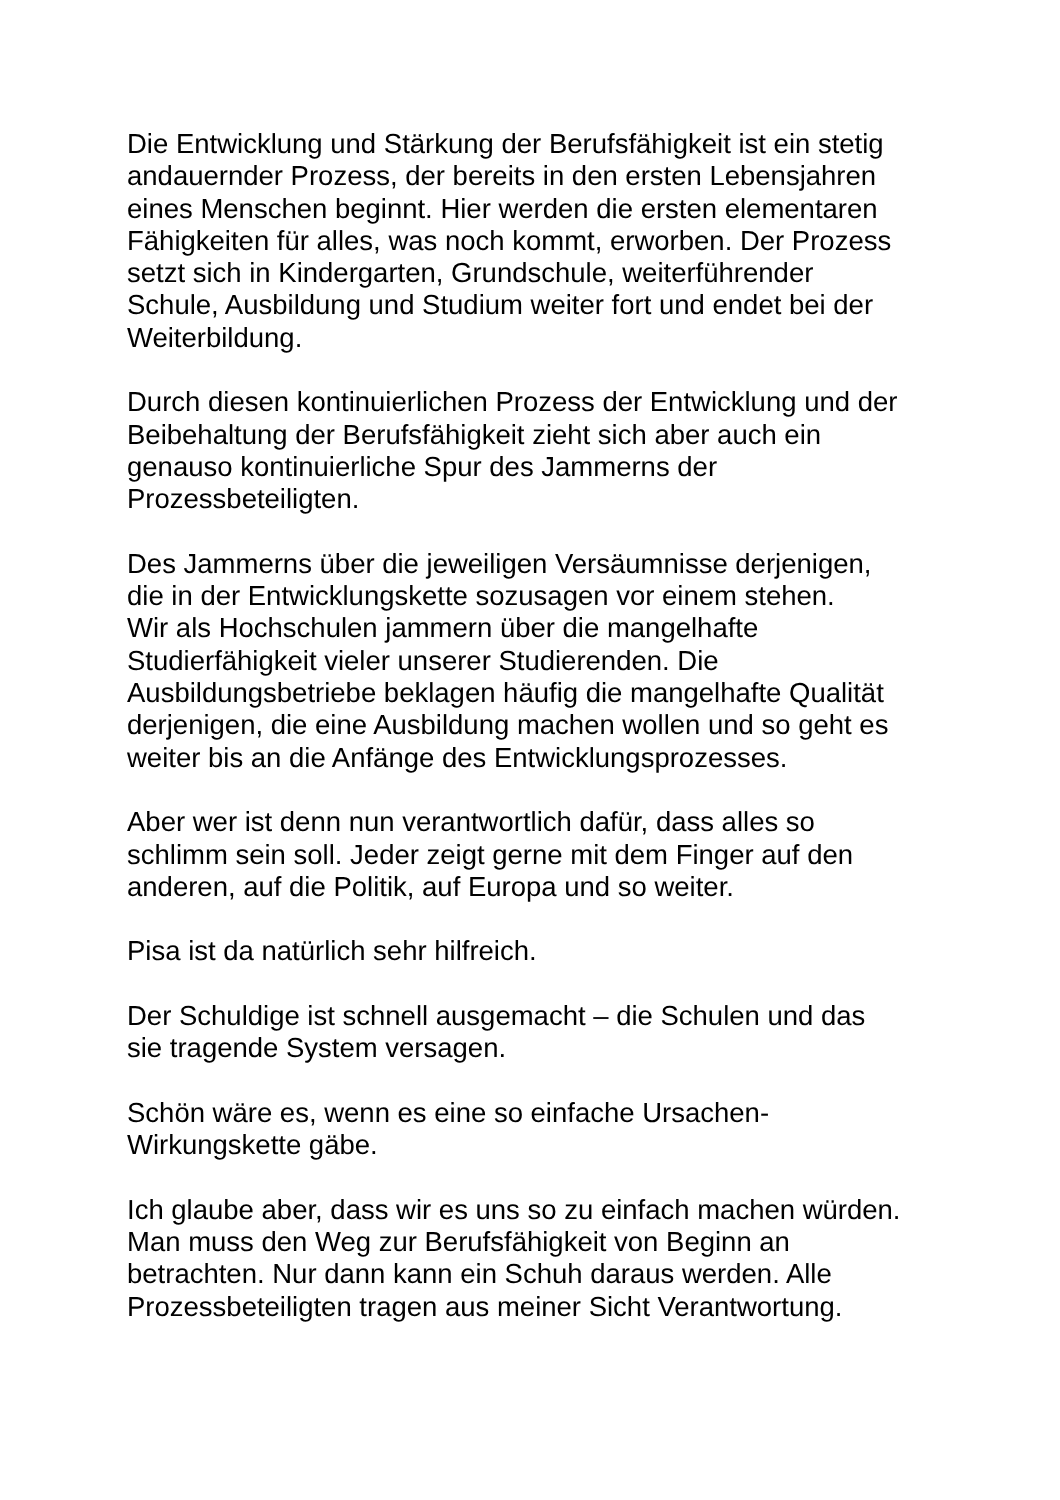Die Entwicklung und Stärkung der Berufsfähigkeit ist ein stetig
andauernder Prozess, der bereits in den ersten Lebensjahren
eines Menschen beginnt. Hier werden die ersten elementaren
Fähigkeiten für alles, was noch kommt, erworben. Der Prozess
setzt sich in Kindergarten, Grundschule, weiterführender
Schule, Ausbildung und Studium weiter fort und endet bei der
Weiterbildung.
Durch diesen kontinuierlichen Prozess der Entwicklung und der
Beibehaltung der Berufsfähigkeit zieht sich aber auch ein
genauso kontinuierliche Spur des Jammerns der
Prozessbeteiligten.
Des Jammerns über die jeweiligen Versäumnisse derjenigen,
die in der Entwicklungskette sozusagen vor einem stehen.
Wir als Hochschulen jammern über die mangelhafte
Studierfähigkeit vieler unserer Studierenden. Die
Ausbildungsbetriebe beklagen häufig die mangelhafte Qualität
derjenigen, die eine Ausbildung machen wollen und so geht es
weiter bis an die Anfänge des Entwicklungsprozesses.
Aber wer ist denn nun verantwortlich dafür, dass alles so
schlimm sein soll. Jeder zeigt gerne mit dem Finger auf den
anderen, auf die Politik, auf Europa und so weiter.
Pisa ist da natürlich sehr hilfreich.
Der Schuldige ist schnell ausgemacht – die Schulen und das
sie tragende System versagen.
Schön wäre es, wenn es eine so einfache Ursachen-
Wirkungskette gäbe.
Ich glaube aber, dass wir es uns so zu einfach machen würden.
Man muss den Weg zur Berufsfähigkeit von Beginn an
betrachten. Nur dann kann ein Schuh daraus werden. Alle
Prozessbeteiligten tragen aus meiner Sicht Verantwortung.